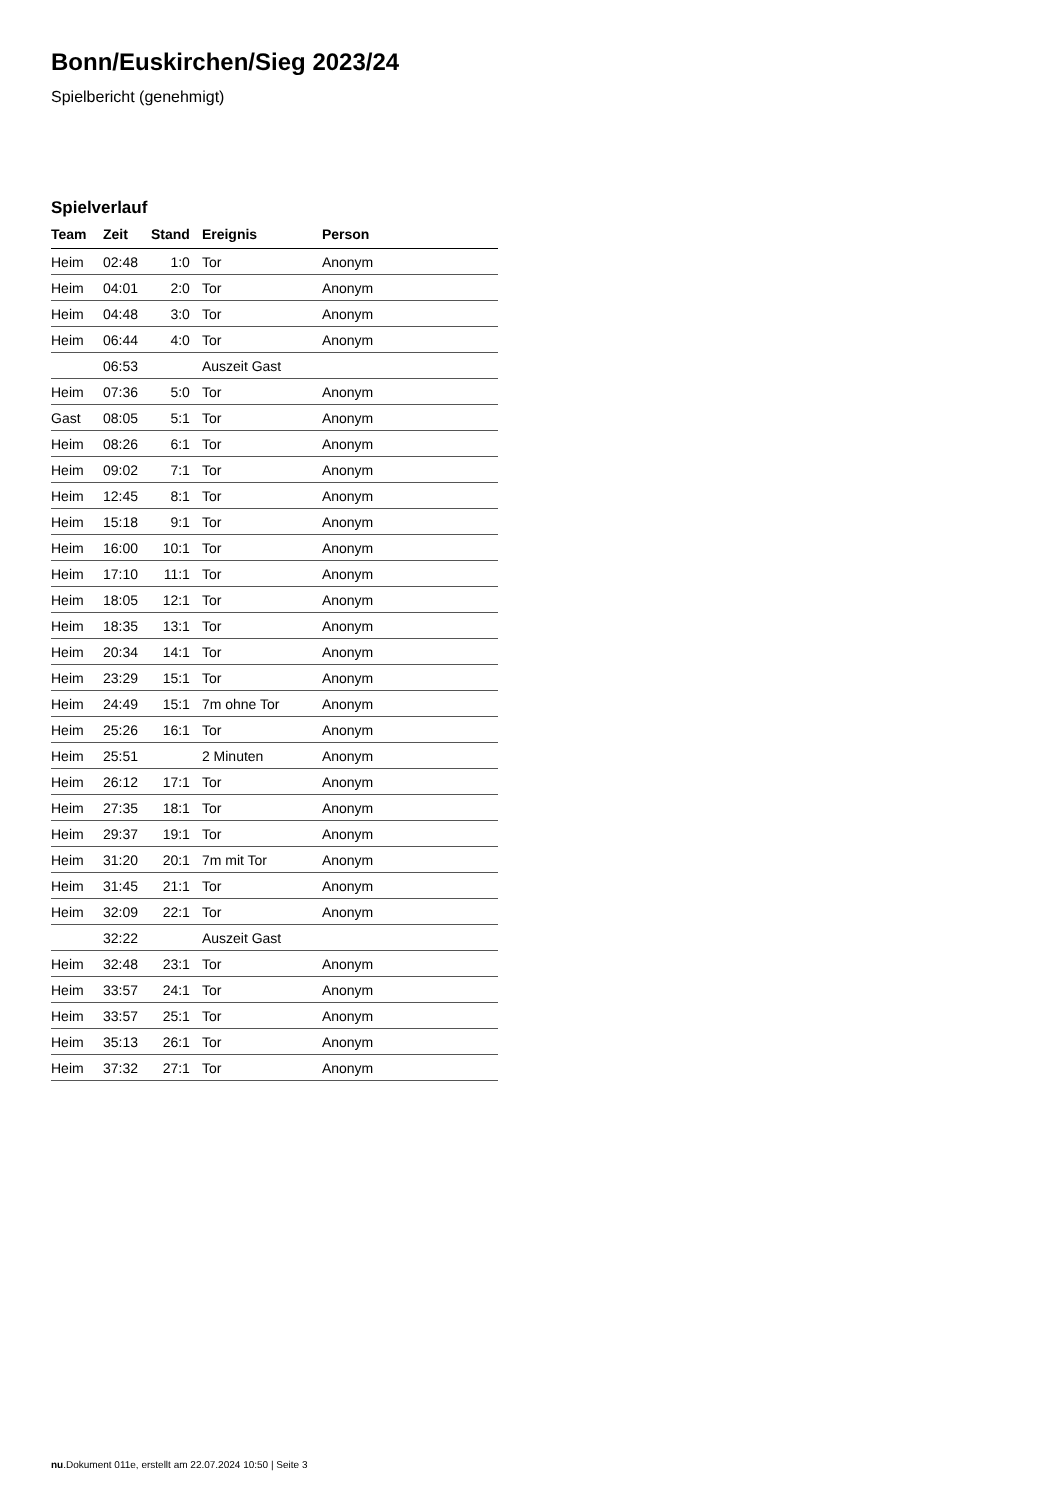Bonn/Euskirchen/Sieg 2023/24
Spielbericht (genehmigt)
Spielverlauf
| Team | Zeit | Stand | Ereignis | Person |
| --- | --- | --- | --- | --- |
| Heim | 02:48 | 1:0 | Tor | Anonym |
| Heim | 04:01 | 2:0 | Tor | Anonym |
| Heim | 04:48 | 3:0 | Tor | Anonym |
| Heim | 06:44 | 4:0 | Tor | Anonym |
| | 06:53 | | Auszeit Gast | |
| Heim | 07:36 | 5:0 | Tor | Anonym |
| Gast | 08:05 | 5:1 | Tor | Anonym |
| Heim | 08:26 | 6:1 | Tor | Anonym |
| Heim | 09:02 | 7:1 | Tor | Anonym |
| Heim | 12:45 | 8:1 | Tor | Anonym |
| Heim | 15:18 | 9:1 | Tor | Anonym |
| Heim | 16:00 | 10:1 | Tor | Anonym |
| Heim | 17:10 | 11:1 | Tor | Anonym |
| Heim | 18:05 | 12:1 | Tor | Anonym |
| Heim | 18:35 | 13:1 | Tor | Anonym |
| Heim | 20:34 | 14:1 | Tor | Anonym |
| Heim | 23:29 | 15:1 | Tor | Anonym |
| Heim | 24:49 | 15:1 | 7m ohne Tor | Anonym |
| Heim | 25:26 | 16:1 | Tor | Anonym |
| Heim | 25:51 | | 2 Minuten | Anonym |
| Heim | 26:12 | 17:1 | Tor | Anonym |
| Heim | 27:35 | 18:1 | Tor | Anonym |
| Heim | 29:37 | 19:1 | Tor | Anonym |
| Heim | 31:20 | 20:1 | 7m mit Tor | Anonym |
| Heim | 31:45 | 21:1 | Tor | Anonym |
| Heim | 32:09 | 22:1 | Tor | Anonym |
| | 32:22 | | Auszeit Gast | |
| Heim | 32:48 | 23:1 | Tor | Anonym |
| Heim | 33:57 | 24:1 | Tor | Anonym |
| Heim | 33:57 | 25:1 | Tor | Anonym |
| Heim | 35:13 | 26:1 | Tor | Anonym |
| Heim | 37:32 | 27:1 | Tor | Anonym |
nu.Dokument 011e, erstellt am 22.07.2024 10:50 | Seite 3